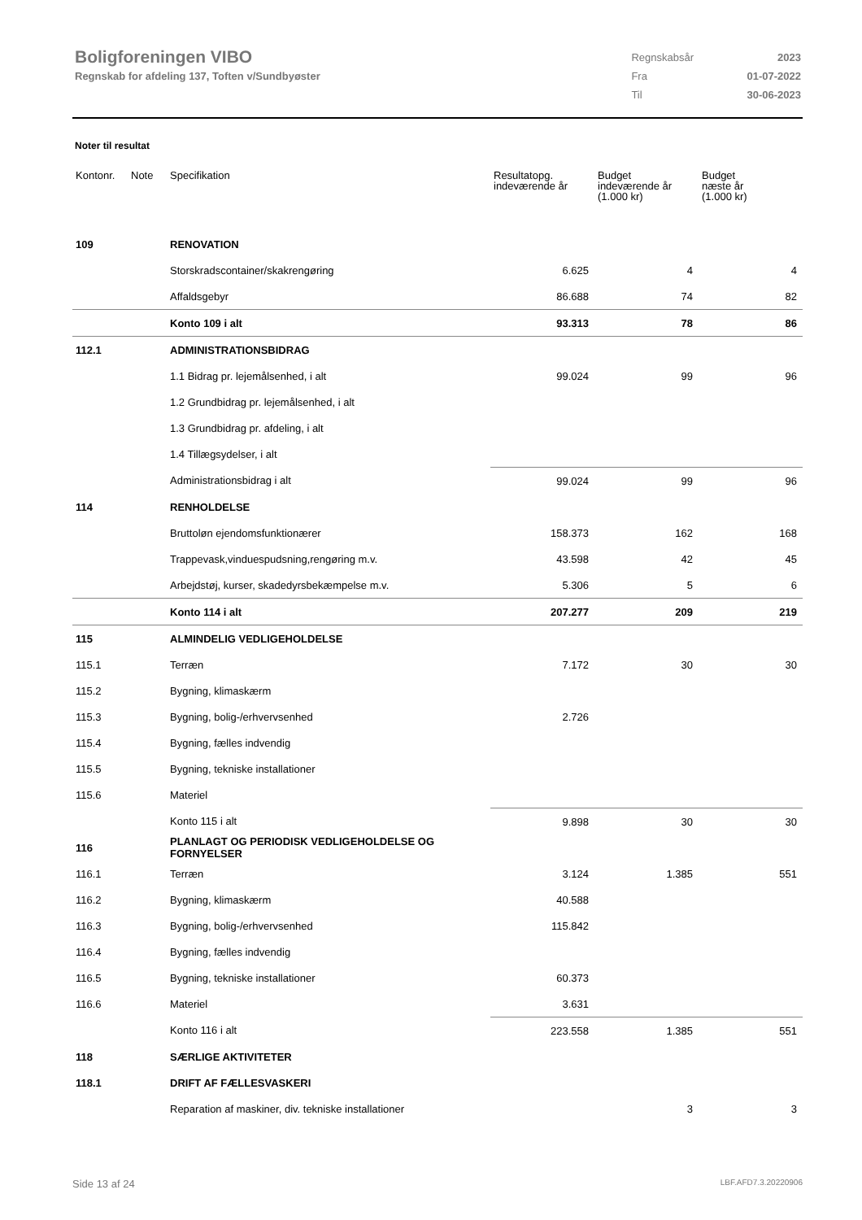Boligforeningen VIBO
Regnskab for afdeling 137, Toften v/Sundbyøster
| Regnskabsår | 2023 |
| Fra | 01-07-2022 |
| Til | 30-06-2023 |
Noter til resultat
| Kontonr. | Note | Specifikation | Resultatopg. indeværende år | Budget indeværende år (1.000 kr) | Budget næste år (1.000 kr) |
| --- | --- | --- | --- | --- | --- |
| 109 | | RENOVATION | | | |
| | | Storskradscontainer/skakrengøring | 6.625 | 4 | 4 |
| | | Affaldsgebyr | 86.688 | 74 | 82 |
| | | Konto 109 i alt | 93.313 | 78 | 86 |
| 112.1 | | ADMINISTRATIONSBIDRAG | | | |
| | | 1.1 Bidrag pr. lejemålsenhed, i alt | 99.024 | 99 | 96 |
| | | 1.2 Grundbidrag pr. lejemålsenhed, i alt | | | |
| | | 1.3 Grundbidrag pr. afdeling, i alt | | | |
| | | 1.4 Tillægsydelser, i alt | | | |
| | | Administrationsbidrag i alt | 99.024 | 99 | 96 |
| 114 | | RENHOLDELSE | | | |
| | | Bruttoløn ejendomsfunktionærer | 158.373 | 162 | 168 |
| | | Trappevask,vinduespudsning,rengøring m.v. | 43.598 | 42 | 45 |
| | | Arbejdstøj, kurser, skadedyrsbekæmpelse m.v. | 5.306 | 5 | 6 |
| | | Konto 114 i alt | 207.277 | 209 | 219 |
| 115 | | ALMINDELIG VEDLIGEHOLDELSE | | | |
| 115.1 | | Terræn | 7.172 | 30 | 30 |
| 115.2 | | Bygning, klimaskærm | | | |
| 115.3 | | Bygning, bolig-/erhvervsenhed | 2.726 | | |
| 115.4 | | Bygning, fælles indvendig | | | |
| 115.5 | | Bygning, tekniske installationer | | | |
| 115.6 | | Materiel | | | |
| | | Konto 115 i alt | 9.898 | 30 | 30 |
| 116 | | PLANLAGT OG PERIODISK VEDLIGEHOLDELSE OG FORNYELSER | | | |
| 116.1 | | Terræn | 3.124 | 1.385 | 551 |
| 116.2 | | Bygning, klimaskærm | 40.588 | | |
| 116.3 | | Bygning, bolig-/erhvervsenhed | 115.842 | | |
| 116.4 | | Bygning, fælles indvendig | | | |
| 116.5 | | Bygning, tekniske installationer | 60.373 | | |
| 116.6 | | Materiel | 3.631 | | |
| | | Konto 116 i alt | 223.558 | 1.385 | 551 |
| 118 | | SÆRLIGE AKTIVITETER | | | |
| 118.1 | | DRIFT AF FÆLLESVASKERI | | | |
| | | Reparation af maskiner, div. tekniske installationer | | 3 | 3 |
Side 13 af 24 LBF.AFD7.3.20220906